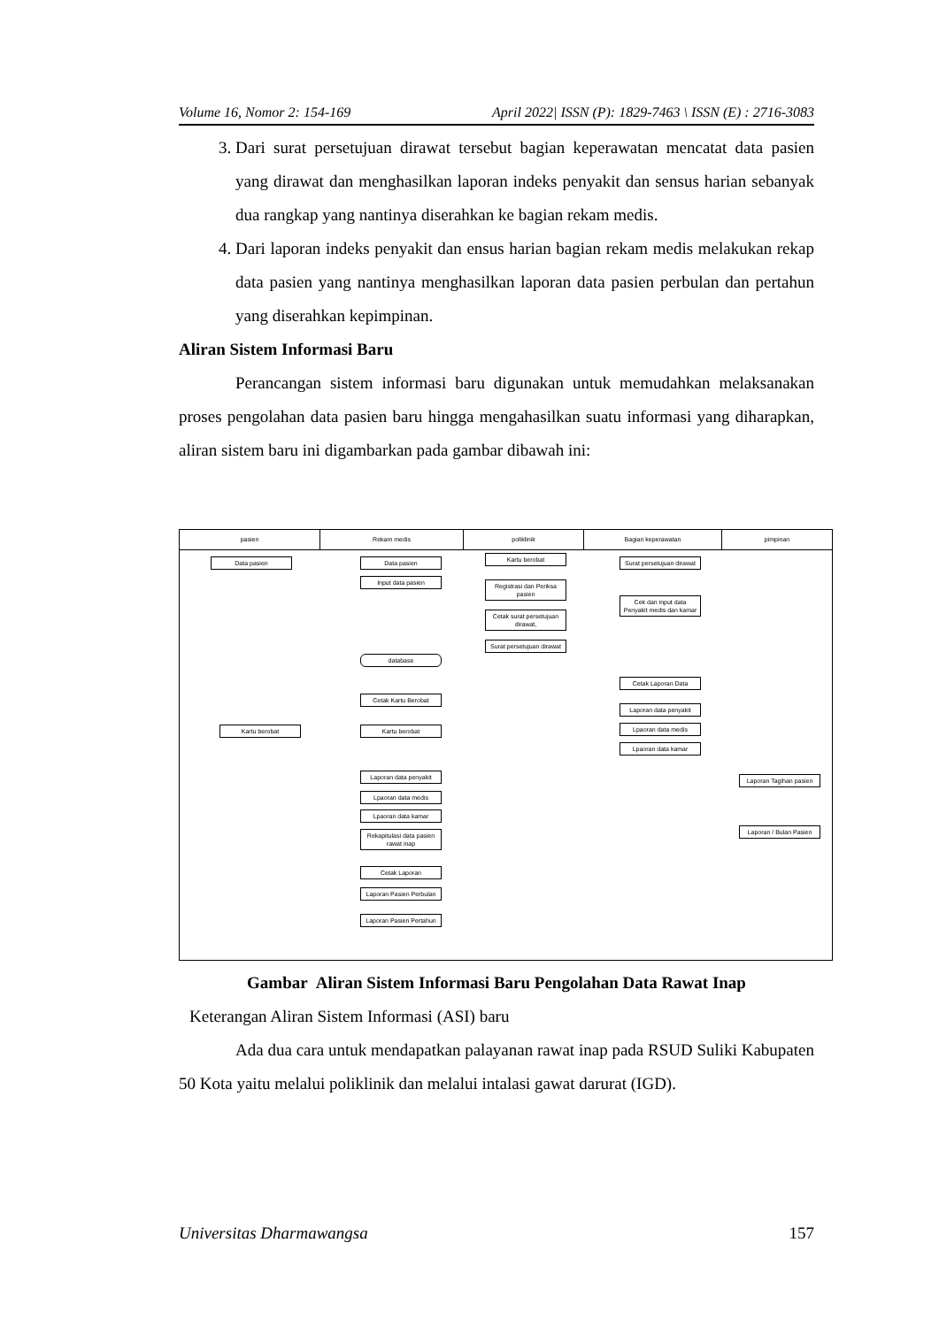Volume 16, Nomor 2: 154-169 April 2022| ISSN (P): 1829-7463 \ ISSN (E) : 2716-3083
3. Dari surat persetujuan dirawat tersebut bagian keperawatan mencatat data pasien yang dirawat dan menghasilkan laporan indeks penyakit dan sensus harian sebanyak dua rangkap yang nantinya diserahkan ke bagian rekam medis.
4. Dari laporan indeks penyakit dan ensus harian bagian rekam medis melakukan rekap data pasien yang nantinya menghasilkan laporan data pasien perbulan dan pertahun yang diserahkan kepimpinan.
Aliran Sistem Informasi Baru
Perancangan sistem informasi baru digunakan untuk memudahkan melaksanakan proses pengolahan data pasien baru hingga mengahasilkan suatu informasi yang diharapkan, aliran sistem baru ini digambarkan pada gambar dibawah ini:
pasien Rekam medis poliklinik Bagian keperawatan pimpinan
Data pasien Data pasien
Input data pasien
Kartu berobat
Registrasi dan Periksa pasien
Cetak surat persetujuan dirawat,
Surat persetujuan dirawat
Surat persetujuan dirawat
Cek dan input data Penyakit medis dan kamar
database
Cetak Laporan Data
Cetak Kartu Berobat
Laporan data penyakit
Kartu berobat Kartu berobat Lpaoran data medis
Lpaoran data kamar
Laporan data penyakit
Lpaoran data medis
Lpaoran data kamar
Laporan Tagihan pasien
Rekapitulasi data pasien rawat inap
Laporan / Bulan Pasien
Cetak Laporan
Laporan Pasien Perbulan
Laporan Pasien Pertahun
Gambar Aliran Sistem Informasi Baru Pengolahan Data Rawat Inap
Keterangan Aliran Sistem Informasi (ASI) baru
Ada dua cara untuk mendapatkan palayanan rawat inap pada RSUD Suliki Kabupaten 50 Kota yaitu melalui poliklinik dan melalui intalasi gawat darurat (IGD).
Universitas Dharmawangsa 157